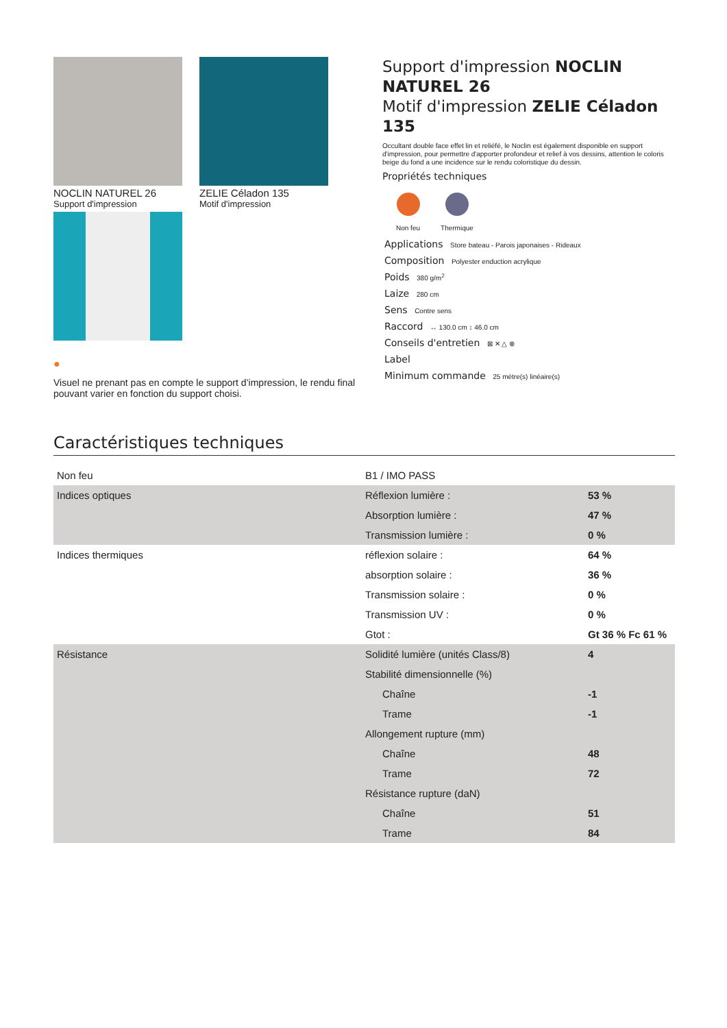NOCLIN NATUREL 26
Support d'impression
ZELIE Céladon 135
Motif d'impression
●
Visuel ne prenant pas en compte le support d’impression, le rendu final pouvant varier en fonction du support choisi.
Support d'impression NOCLIN NATUREL 26
Motif d'impression ZELIE Céladon 135
Occultant double face effet lin et reliéfé, le Noclin est également disponible en support d'impression, pour permettre d'apporter profondeur et relief à vos dessins, attention le coloris beige du fond a une incidence sur le rendu coloristique du dessin.
Propriétés techniques
Non feu Thermique
Applications Store bateau - Parois japonaises - Rideaux
Composition Polyester enduction acrylique
Poids 380 g/m<sup>2</sup>
Laize 280 cm
Sens Contre sens
Raccord ↔ 130.0 cm ↕ 46.0 cm
Conseils d'entretien ⊠ ✕ △ ⊗
Label
Minimum commande 25 mètre(s) linéaire(s)
Caractéristiques techniques
| Non feu | B1 / IMO PASS | |
| Indices optiques | Réflexion lumière : | 53 % |
| | Absorption lumière : | 47 % |
| | Transmission lumière : | 0 % |
| Indices thermiques | réflexion solaire : | 64 % |
| | absorption solaire : | 36 % |
| | Transmission solaire : | 0 % |
| | Transmission UV : | 0 % |
| | Gtot : | Gt 36 % Fc 61 % |
| Résistance | Solidité lumière (unités Class/8) | 4 |
| | Stabilité dimensionnelle (%) | |
| | Chaîne | -1 |
| | Trame | -1 |
| | Allongement rupture (mm) | |
| | Chaîne | 48 |
| | Trame | 72 |
| | Résistance rupture (daN) | |
| | Chaîne | 51 |
| | Trame | 84 |